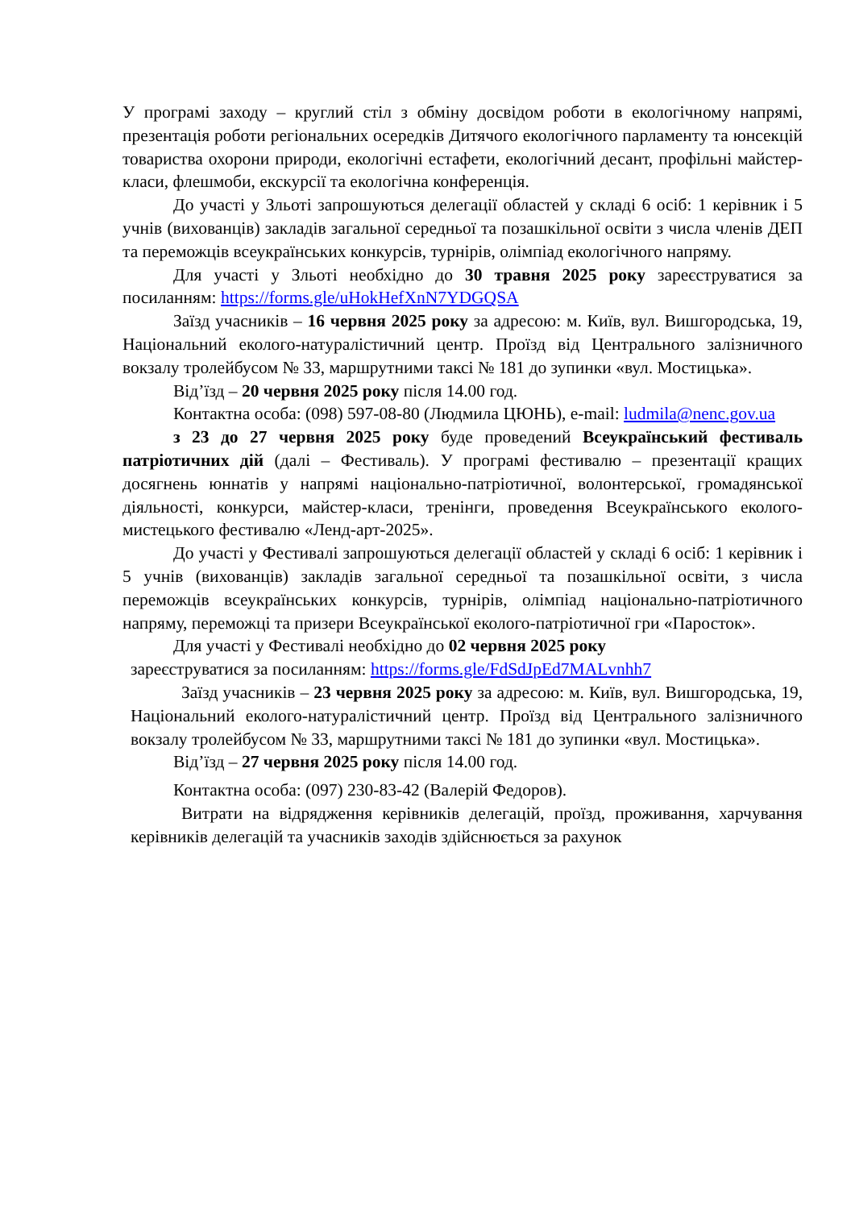У програмі заходу – круглий стіл з обміну досвідом роботи в екологічному напрямі, презентація роботи регіональних осередків Дитячого екологічного парламенту та юнсекцій товариства охорони природи, екологічні естафети, екологічний десант, профільні майстер-класи, флешмоби, екскурсії та екологічна конференція.
До участі у Зльоті запрошуються делегації областей у складі 6 осіб: 1 керівник і 5 учнів (вихованців) закладів загальної середньої та позашкільної освіти з числа членів ДЕП та переможців всеукраїнських конкурсів, турнірів, олімпіад екологічного напряму.
Для участі у Зльоті необхідно до 30 травня 2025 року зареєструватися за посиланням: https://forms.gle/uHokHefXnN7YDGQSA
Заїзд учасників – 16 червня 2025 року за адресою: м. Київ, вул. Вишгородська, 19, Національний еколого-натуралістичний центр. Проїзд від Центрального залізничного вокзалу тролейбусом № 33, маршрутними таксі № 181 до зупинки «вул. Мостицька».
Від’їзд – 20 червня 2025 року після 14.00 год.
Контактна особа: (098) 597-08-80 (Людмила ЦЮНЬ), e-mail: ludmila@nenc.gov.ua
з 23 до 27 червня 2025 року буде проведений Всеукраїнський фестиваль патріотичних дій (далі – Фестиваль). У програмі фестивалю – презентації кращих досягнень юннатів у напрямі національно-патріотичної, волонтерської, громадянської діяльності, конкурси, майстер-класи, тренінги, проведення Всеукраїнського еколого-мистецького фестивалю «Ленд-арт-2025».
До участі у Фестивалі запрошуються делегації областей у складі 6 осіб: 1 керівник і 5 учнів (вихованців) закладів загальної середньої та позашкільної освіти, з числа переможців всеукраїнських конкурсів, турнірів, олімпіад національно-патріотичного напряму, переможці та призери Всеукраїнської еколого-патріотичної гри «Паросток».
Для участі у Фестивалі необхідно до 02 червня 2025 року
зареєструватися за посиланням: https://forms.gle/FdSdJpEd7MALvnhh7
Заїзд учасників – 23 червня 2025 року за адресою: м. Київ, вул. Вишгородська, 19, Національний еколого-натуралістичний центр. Проїзд від Центрального залізничного вокзалу тролейбусом № 33, маршрутними таксі № 181 до зупинки «вул. Мостицька».
Від’їзд – 27 червня 2025 року після 14.00 год.
Контактна особа: (097) 230-83-42 (Валерій Федоров).
Витрати на відрядження керівників делегацій, проїзд, проживання, харчування керівників делегацій та учасників заходів здійснюється за рахунок